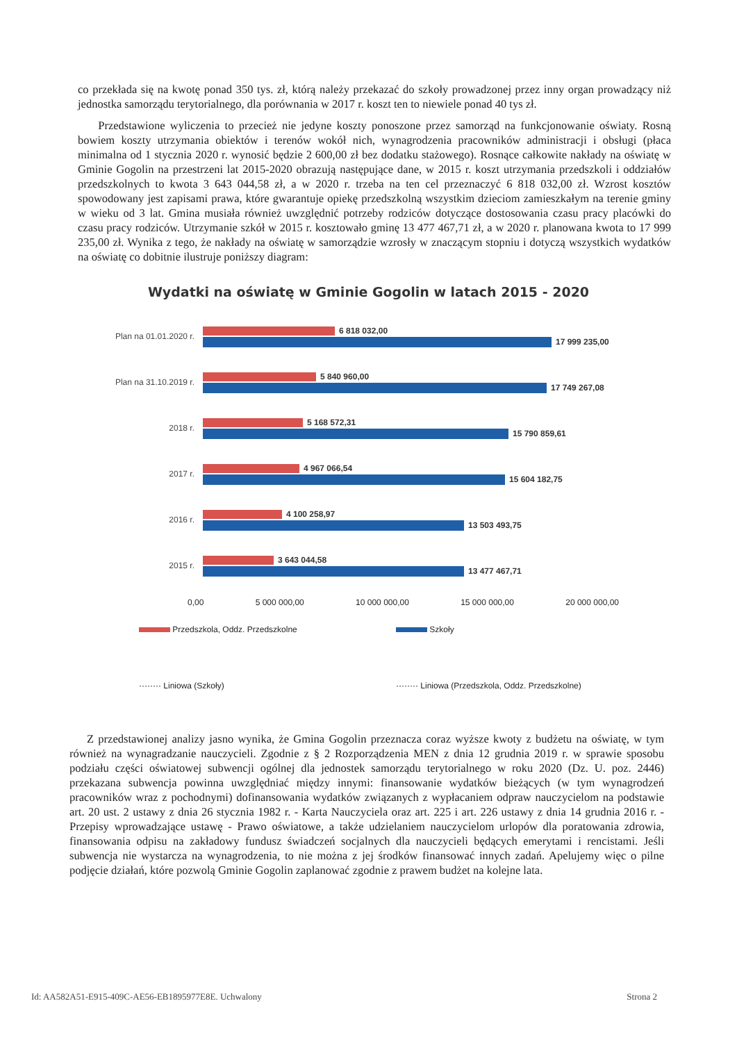co przekłada się na kwotę ponad 350 tys. zł, którą należy przekazać do szkoły prowadzonej przez inny organ prowadzący niż jednostka samorządu terytorialnego, dla porównania w 2017 r. koszt ten to niewiele ponad 40 tys zł.
Przedstawione wyliczenia to przecież nie jedyne koszty ponoszone przez samorząd na funkcjonowanie oświaty. Rosną bowiem koszty utrzymania obiektów i terenów wokół nich, wynagrodzenia pracowników administracji i obsługi (płaca minimalna od 1 stycznia 2020 r. wynosić będzie 2 600,00 zł bez dodatku stażowego). Rosnące całkowite nakłady na oświatę w Gminie Gogolin na przestrzeni lat 2015-2020 obrazują następujące dane, w 2015 r. koszt utrzymania przedszkoli i oddziałów przedszkolnych to kwota 3 643 044,58 zł, a w 2020 r. trzeba na ten cel przeznaczyć 6 818 032,00 zł. Wzrost kosztów spowodowany jest zapisami prawa, które gwarantuje opiekę przedszkolną wszystkim dzieciom zamieszkałym na terenie gminy w wieku od 3 lat. Gmina musiała również uwzględnić potrzeby rodziców dotyczące dostosowania czasu pracy placówki do czasu pracy rodziców. Utrzymanie szkół w 2015 r. kosztowało gminę 13 477 467,71 zł, a w 2020 r. planowana kwota to 17 999 235,00 zł. Wynika z tego, że nakłady na oświatę w samorządzie wzrosły w znaczącym stopniu i dotyczą wszystkich wydatków na oświatę co dobitnie ilustruje poniższy diagram:
Wydatki na oświatę w Gminie Gogolin w latach 2015 - 2020
Plan na 01.01.2020 r.
6 818 032,00
17 999 235,00
Plan na 31.10.2019 r.
5 840 960,00
17 749 267,08
2018 r.
5 168 572,31
15 790 859,61
2017 r.
4 967 066,54
15 604 182,75
2016 r.
4 100 258,97
13 503 493,75
2015 r.
3 643 044,58
13 477 467,71
0,00 5 000 000,00 10 000 000,00 15 000 000,00 20 000 000,00
Przedszkola, Oddz. Przedszkolne
Szkoły
········ Liniowa (Szkoły)
········ Liniowa (Przedszkola, Oddz. Przedszkolne)
Z przedstawionej analizy jasno wynika, że Gmina Gogolin przeznacza coraz wyższe kwoty z budżetu na oświatę, w tym również na wynagradzanie nauczycieli. Zgodnie z § 2 Rozporządzenia MEN z dnia 12 grudnia 2019 r. w sprawie sposobu podziału części oświatowej subwencji ogólnej dla jednostek samorządu terytorialnego w roku 2020 (Dz. U. poz. 2446) przekazana subwencja powinna uwzględniać między innymi: finansowanie wydatków bieżących (w tym wynagrodzeń pracowników wraz z pochodnymi) dofinansowania wydatków związanych z wypłacaniem odpraw nauczycielom na podstawie art. 20 ust. 2 ustawy z dnia 26 stycznia 1982 r. - Karta Nauczyciela oraz art. 225 i art. 226 ustawy z dnia 14 grudnia 2016 r. - Przepisy wprowadzające ustawę - Prawo oświatowe, a także udzielaniem nauczycielom urlopów dla poratowania zdrowia, finansowania odpisu na zakładowy fundusz świadczeń socjalnych dla nauczycieli będących emerytami i rencistami. Jeśli subwencja nie wystarcza na wynagrodzenia, to nie można z jej środków finansować innych zadań. Apelujemy więc o pilne podjęcie działań, które pozwolą Gminie Gogolin zaplanować zgodnie z prawem budżet na kolejne lata.
Id: AA582A51-E915-409C-AE56-EB1895977E8E. Uchwalony Strona 2